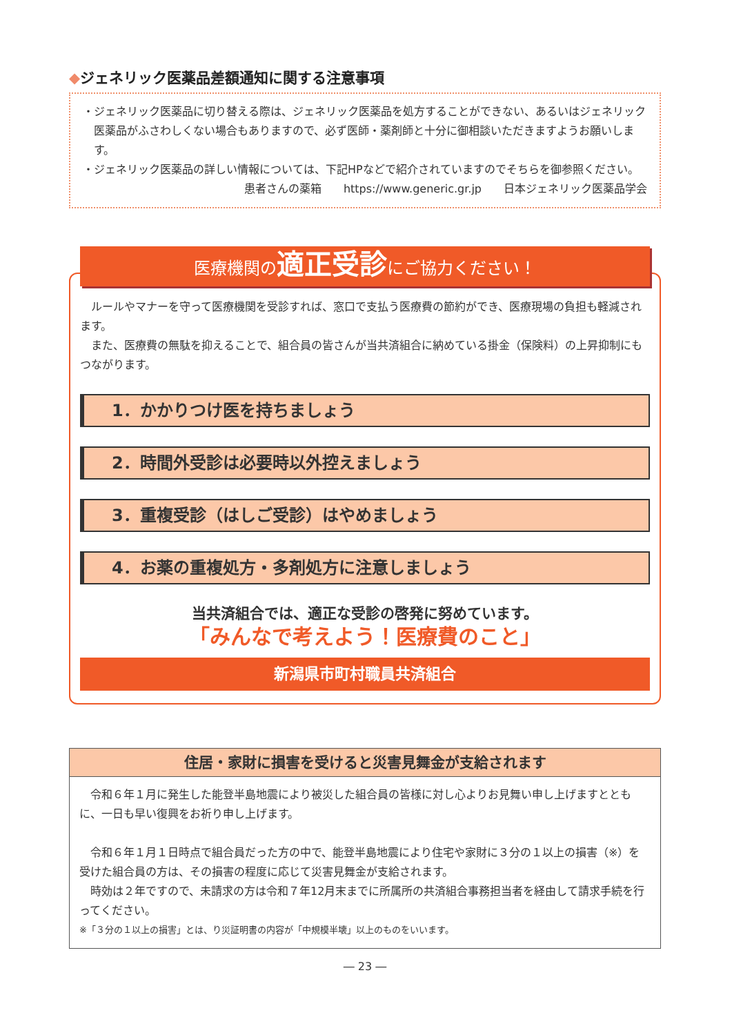◆ジェネリック医薬品差額通知に関する注意事項
・ジェネリック医薬品に切り替える際は、ジェネリック医薬品を処方することができない、あるいはジェネリック医薬品がふさわしくない場合もありますので、必ず医師・薬剤師と十分に御相談いただきますようお願いします。
・ジェネリック医薬品の詳しい情報については、下記HPなどで紹介されていますのでそちらを御参照ください。
患者さんの薬箱　　https://www.generic.gr.jp　　日本ジェネリック医薬品学会
医療機関の適正受診にご協力ください！
　ルールやマナーを守って医療機関を受診すれば、窓口で支払う医療費の節約ができ、医療現場の負担も軽減されます。
　また、医療費の無駄を抑えることで、組合員の皆さんが当共済組合に納めている掛金（保険料）の上昇抑制にもつながります。
1．かかりつけ医を持ちましょう
2．時間外受診は必要時以外控えましょう
3．重複受診（はしご受診）はやめましょう
4．お薬の重複処方・多剤処方に注意しましょう
当共済組合では、適正な受診の啓発に努めています。
「みんなで考えよう！医療費のこと」
新潟県市町村職員共済組合
住居・家財に損害を受けると災害見舞金が支給されます
　令和６年１月に発生した能登半島地震により被災した組合員の皆様に対し心よりお見舞い申し上げますとともに、一日も早い復興をお祈り申し上げます。
　令和６年１月１日時点で組合員だった方の中で、能登半島地震により住宅や家財に３分の１以上の損害（※）を受けた組合員の方は、その損害の程度に応じて災害見舞金が支給されます。
　時効は２年ですので、未請求の方は令和７年12月末までに所属所の共済組合事務担当者を経由して請求手続を行ってください。
※「３分の１以上の損害」とは、り災証明書の内容が「中規模半壊」以上のものをいいます。
― 23 ―